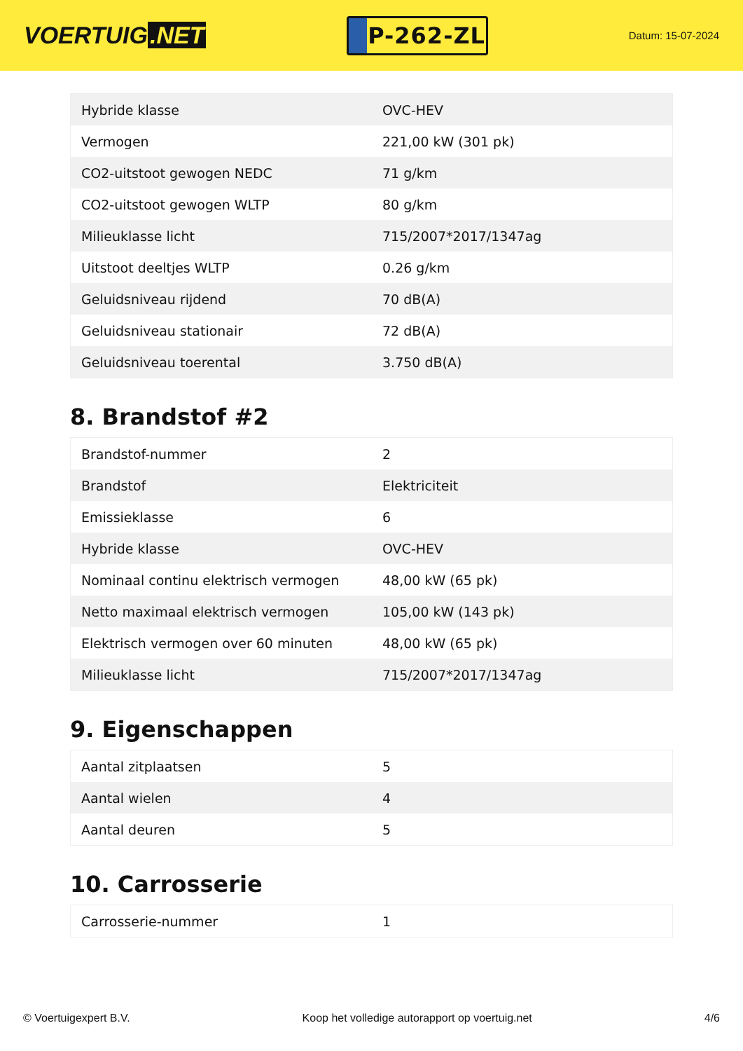VOERTUIG.NET
P-262-ZL
Datum: 15-07-2024
| Hybride klasse | OVC-HEV |
| Vermogen | 221,00 kW (301 pk) |
| CO2-uitstoot gewogen NEDC | 71 g/km |
| CO2-uitstoot gewogen WLTP | 80 g/km |
| Milieuklasse licht | 715/2007*2017/1347ag |
| Uitstoot deeltjes WLTP | 0.26 g/km |
| Geluidsniveau rijdend | 70 dB(A) |
| Geluidsniveau stationair | 72 dB(A) |
| Geluidsniveau toerental | 3.750 dB(A) |
8. Brandstof #2
| Brandstof-nummer | 2 |
| Brandstof | Elektriciteit |
| Emissieklasse | 6 |
| Hybride klasse | OVC-HEV |
| Nominaal continu elektrisch vermogen | 48,00 kW (65 pk) |
| Netto maximaal elektrisch vermogen | 105,00 kW (143 pk) |
| Elektrisch vermogen over 60 minuten | 48,00 kW (65 pk) |
| Milieuklasse licht | 715/2007*2017/1347ag |
9. Eigenschappen
| Aantal zitplaatsen | 5 |
| Aantal wielen | 4 |
| Aantal deuren | 5 |
10. Carrosserie
| Carrosserie-nummer | 1 |
© Voertuigexpert B.V. Koop het volledige autorapport op voertuig.net 4/6